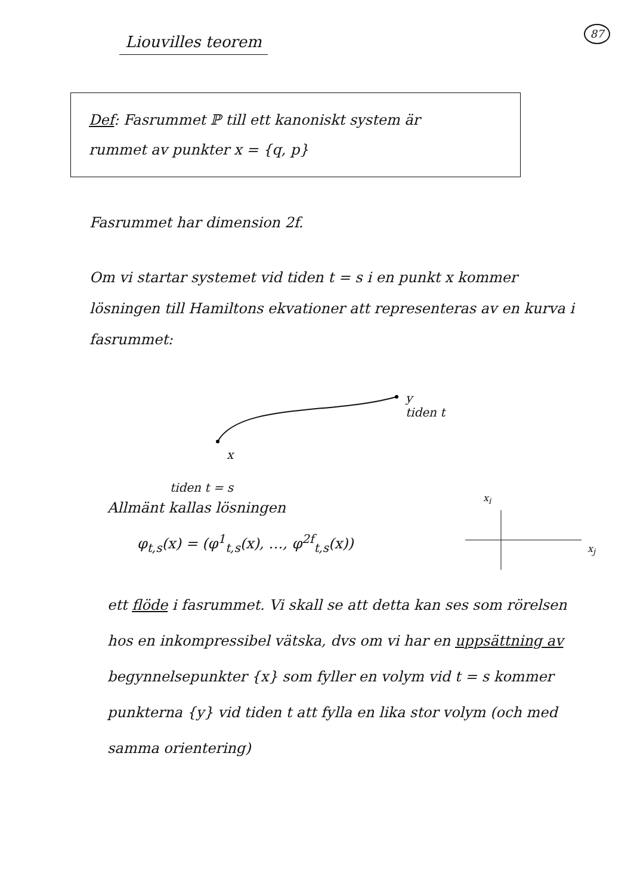87
Liouvilles teorem
Def: Fasrummet ℙ till ett kanoniskt system är
rummet av punkter x = {q, p}
Fasrummet har dimension 2f.
Om vi startar systemet vid tiden t = s i en punkt x kommer lösningen till Hamiltons ekvationer att representeras av en kurva i fasrummet:
y
tiden t
x
tiden t = s
x<sub>i</sub>
x<sub>j</sub>
Allmänt kallas lösningen
φ<sub>t,s</sub>(x) = (φ<sup>1</sup><sub>t,s</sub>(x), …, φ<sup>2f</sup><sub>t,s</sub>(x))
ett flöde i fasrummet. Vi skall se att detta kan ses som rörelsen hos en inkompressibel vätska, dvs om vi har en uppsättning av begynnelsepunkter {x} som fyller en volym vid t = s kommer punkterna {y} vid tiden t att fylla en lika stor volym (och med samma orientering)